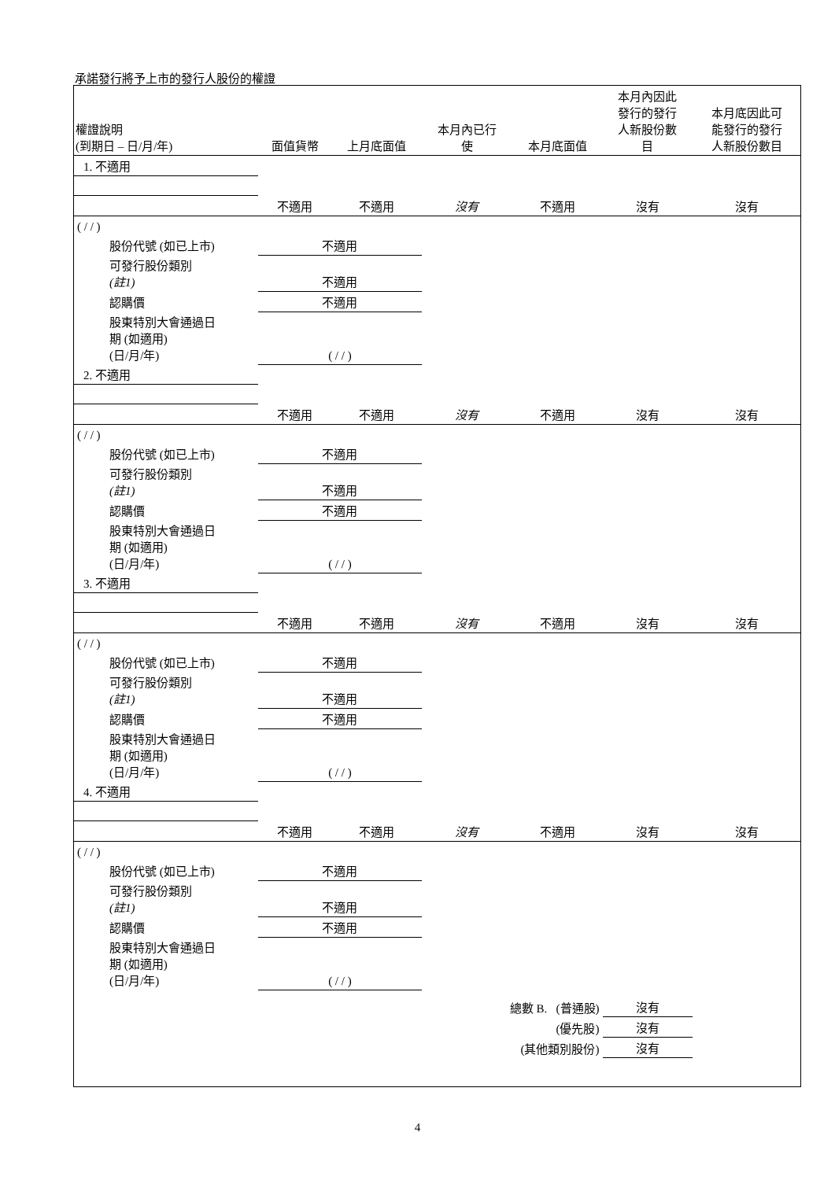承諾發行將予上市的發行人股份的權證
| 權證說明 (到期日 – 日/月/年) | 面值貨幣 | 上月底面值 | 本月內已行 使 | 本月底面值 | 本月內因此 發行的發行 人新股份數 目 | 本月底因此可 能發行的發行 人新股份數目 |
| --- | --- | --- | --- | --- | --- | --- |
| 1. 不適用 | | | | | | |
| | 不適用 | 不適用 | 沒有 | 不適用 | 沒有 | 沒有 |
| ( / / ) | | | | | | |
| 股份代號 (如已上市) | 不適用 | | | | | |
| 可發行股份類別 (註1) | 不適用 | | | | | |
| 認購價 | 不適用 | | | | | |
| 股東特別大會通過日 期 (如適用) (日/月/年) | ( / / ) | | | | | |
| 2. 不適用 | | | | | | |
| | 不適用 | 不適用 | 沒有 | 不適用 | 沒有 | 沒有 |
| ( / / ) | | | | | | |
| 股份代號 (如已上市) | 不適用 | | | | | |
| 可發行股份類別 (註1) | 不適用 | | | | | |
| 認購價 | 不適用 | | | | | |
| 股東特別大會通過日 期 (如適用) (日/月/年) | ( / / ) | | | | | |
| 3. 不適用 | | | | | | |
| | 不適用 | 不適用 | 沒有 | 不適用 | 沒有 | 沒有 |
| ( / / ) | | | | | | |
| 股份代號 (如已上市) | 不適用 | | | | | |
| 可發行股份類別 (註1) | 不適用 | | | | | |
| 認購價 | 不適用 | | | | | |
| 股東特別大會通過日 期 (如適用) (日/月/年) | ( / / ) | | | | | |
| 4. 不適用 | | | | | | |
| | 不適用 | 不適用 | 沒有 | 不適用 | 沒有 | 沒有 |
| ( / / ) | | | | | | |
| 股份代號 (如已上市) | 不適用 | | | | | |
| 可發行股份類別 (註1) | 不適用 | | | | | |
| 認購價 | 不適用 | | | | | |
| 股東特別大會通過日 期 (如適用) (日/月/年) | ( / / ) | | | | | |
| | | | 總數 B. (普通股) | | 沒有 | |
| | | | (優先股) | | 沒有 | |
| | | | (其他類別股份) | | 沒有 | |
4